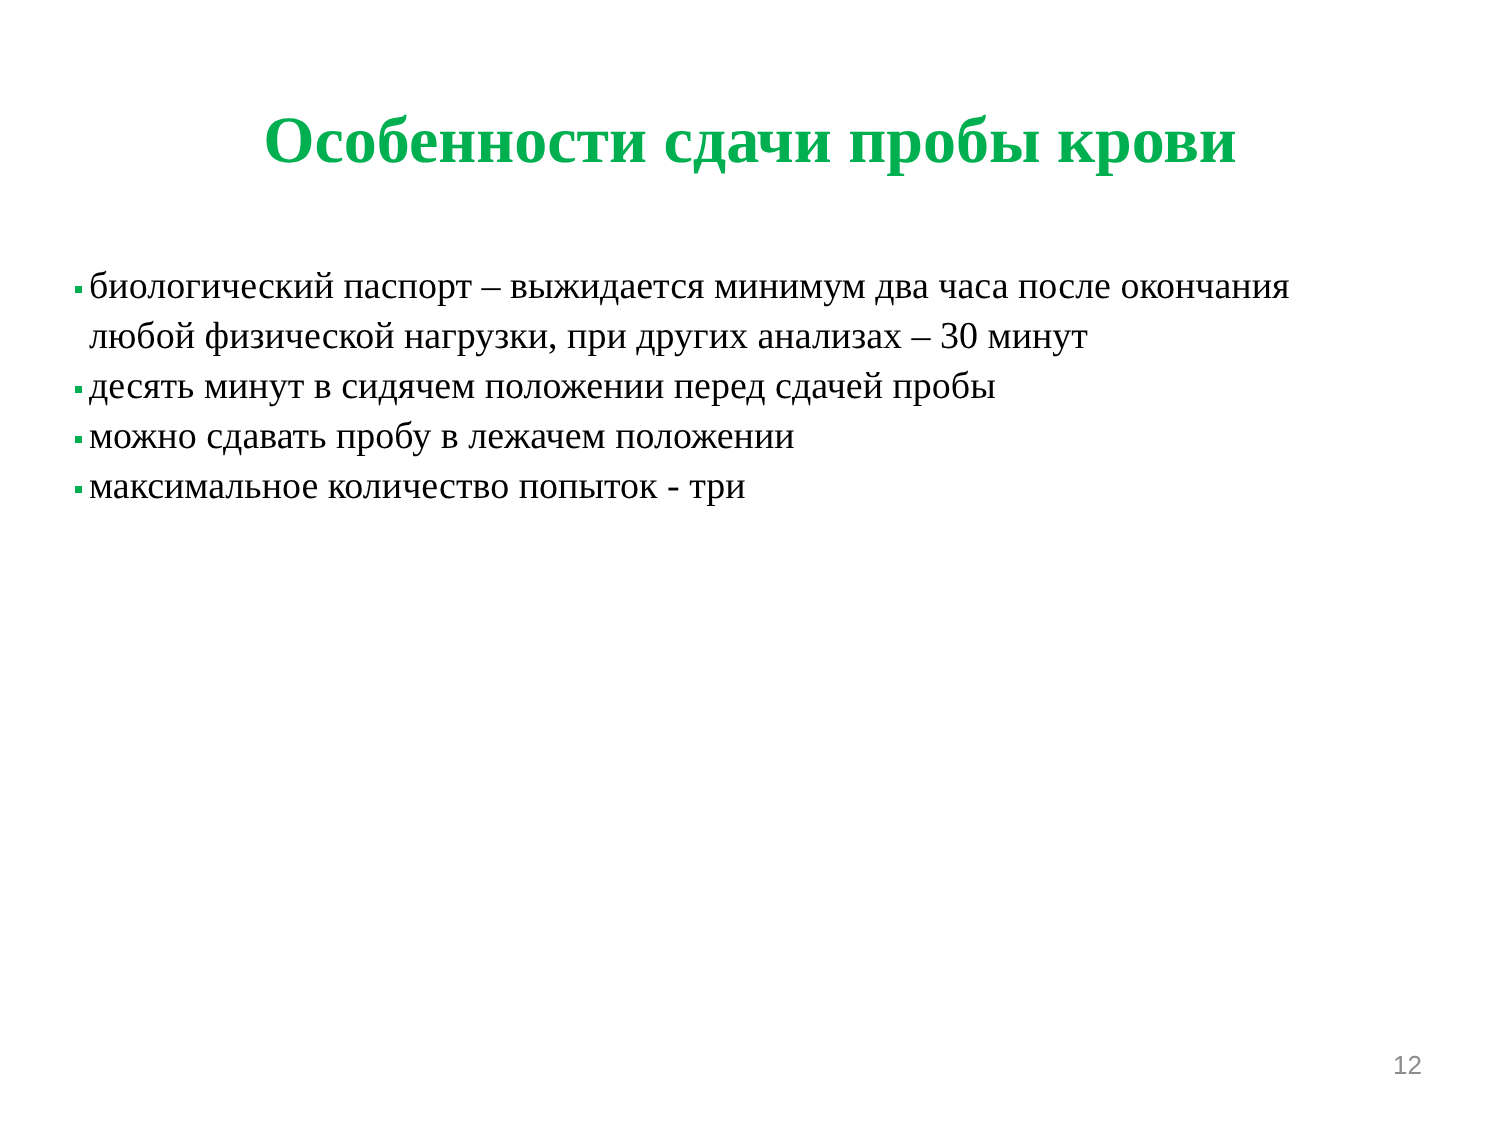Особенности сдачи пробы крови
биологический паспорт – выжидается минимум два часа после окончания любой физической нагрузки, при других анализах – 30 минут
десять минут в сидячем положении перед сдачей пробы
можно сдавать пробу в лежачем положении
максимальное количество попыток - три
12